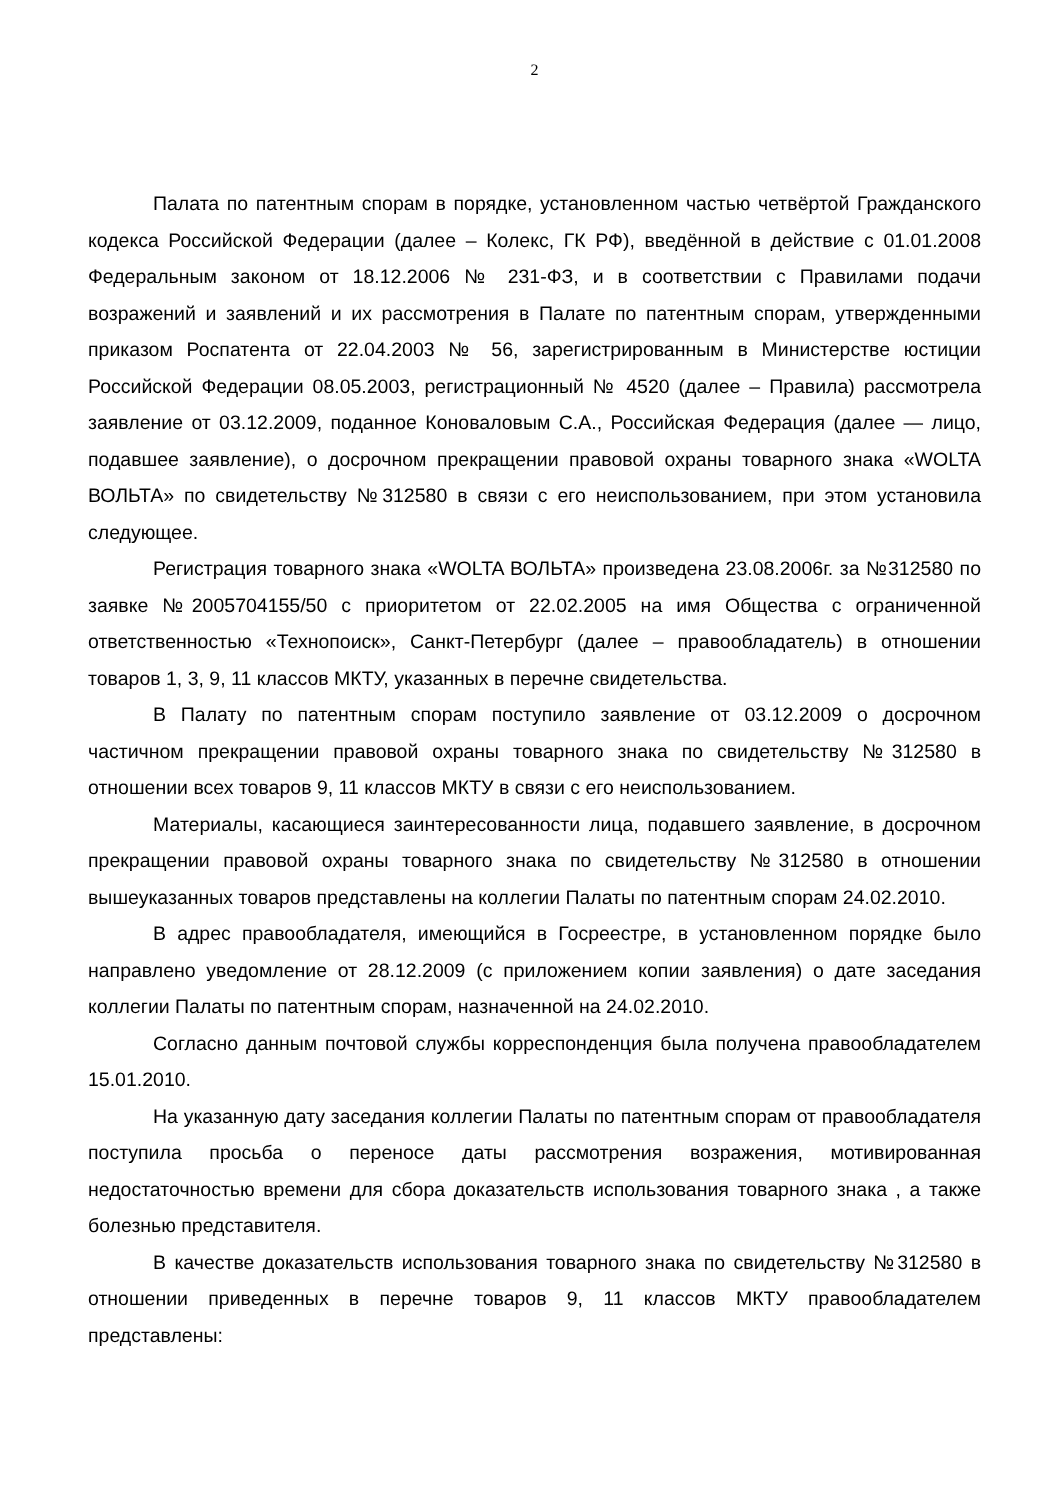2
Палата по патентным спорам в порядке, установленном частью четвёртой Гражданского кодекса Российской Федерации (далее – Колекс, ГК РФ), введённой в действие с 01.01.2008 Федеральным законом от 18.12.2006 № 231-ФЗ, и в соответствии с Правилами подачи возражений и заявлений и их рассмотрения в Палате по патентным спорам, утвержденными приказом Роспатента от 22.04.2003 № 56, зарегистрированным в Министерстве юстиции Российской Федерации 08.05.2003, регистрационный № 4520 (далее – Правила) рассмотрела заявление от 03.12.2009, поданное Коноваловым С.А., Российская Федерация (далее — лицо, подавшее заявление), о досрочном прекращении правовой охраны товарного знака «WOLTA ВОЛЬТА» по свидетельству №312580 в связи с его неиспользованием, при этом установила следующее.
Регистрация товарного знака «WOLTA ВОЛЬТА» произведена 23.08.2006г. за №312580 по заявке №2005704155/50 с приоритетом от 22.02.2005 на имя Общества с ограниченной ответственностью «Технопоиск», Санкт-Петербург (далее – правообладатель) в отношении товаров 1, 3, 9, 11 классов МКТУ, указанных в перечне свидетельства.
В Палату по патентным спорам поступило заявление от 03.12.2009 о досрочном частичном прекращении правовой охраны товарного знака по свидетельству №312580 в отношении всех товаров 9, 11 классов МКТУ в связи с его неиспользованием.
Материалы, касающиеся заинтересованности лица, подавшего заявление, в досрочном прекращении правовой охраны товарного знака по свидетельству №312580 в отношении вышеуказанных товаров представлены на коллегии Палаты по патентным спорам 24.02.2010.
В адрес правообладателя, имеющийся в Госреестре, в установленном порядке было направлено уведомление от 28.12.2009 (с приложением копии заявления) о дате заседания коллегии Палаты по патентным спорам, назначенной на 24.02.2010.
Согласно данным почтовой службы корреспонденция была получена правообладателем 15.01.2010.
На указанную дату заседания коллегии Палаты по патентным спорам от правообладателя поступила просьба о переносе даты рассмотрения возражения, мотивированная недостаточностью времени для сбора доказательств использования товарного знака , а также болезнью представителя.
В качестве доказательств использования товарного знака по свидетельству №312580 в отношении приведенных в перечне товаров 9, 11 классов МКТУ правообладателем представлены: